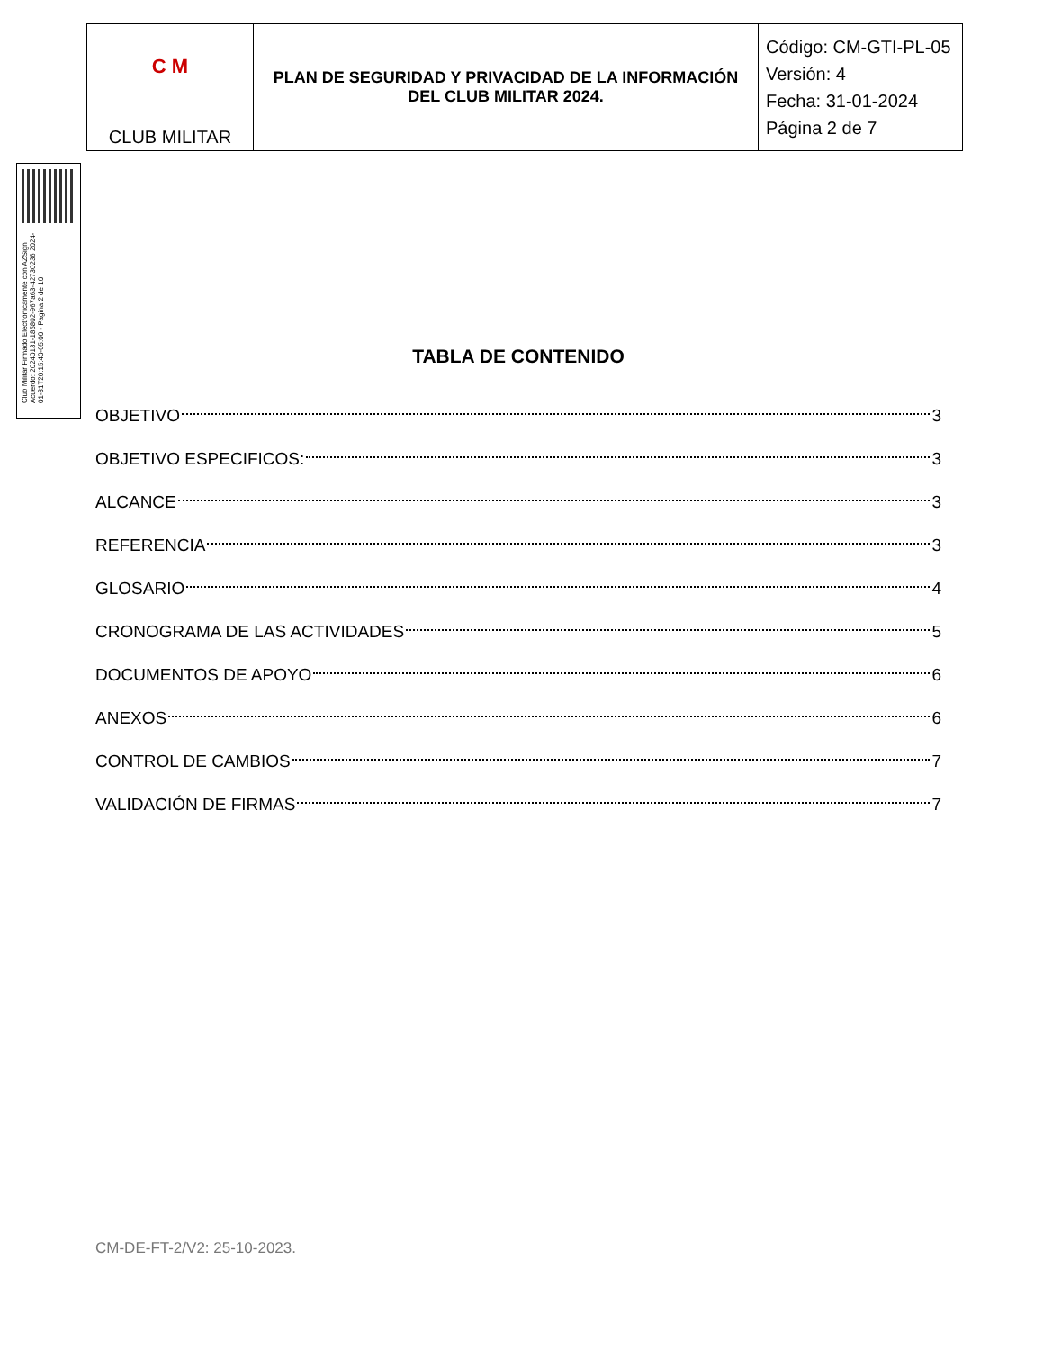| C M CLUB MILITAR | PLAN DE SEGURIDAD Y PRIVACIDAD DE LA INFORMACIÓN DEL CLUB MILITAR 2024. | Código: CM-GTI-PL-05 Versión: 4 Fecha: 31-01-2024 Página 2 de 7 |
Club Militar Firmado Electronicamente con AZSign Acuerdo: 20240131-185802-967a63-42730236 2024-01-31T20:15:40-05:00 - Pagina 2 de 10
TABLA DE CONTENIDO
OBJETIVO 3
OBJETIVO ESPECIFICOS: 3
ALCANCE 3
REFERENCIA 3
GLOSARIO 4
CRONOGRAMA DE LAS ACTIVIDADES 5
DOCUMENTOS DE APOYO 6
ANEXOS 6
CONTROL DE CAMBIOS 7
VALIDACIÓN DE FIRMAS 7
CM-DE-FT-2/V2: 25-10-2023.